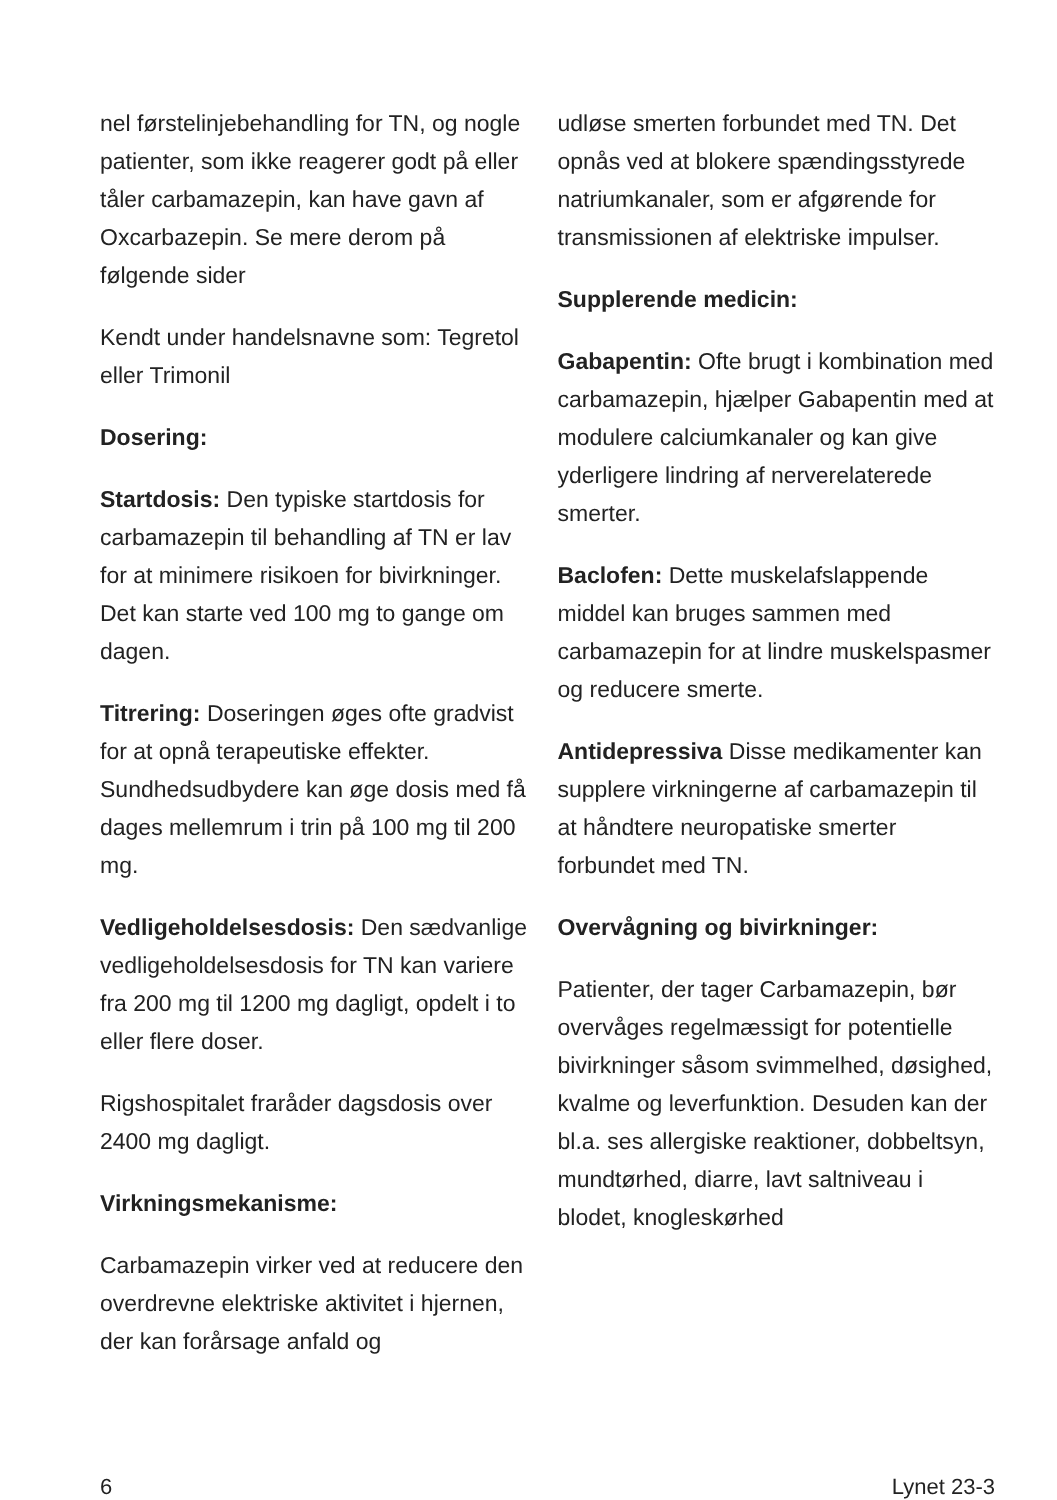nel førstelinjebehandling for TN, og nogle patienter, som ikke reagerer godt på eller tåler carbamazepin, kan have gavn af Oxcarbazepin. Se mere derom på følgende sider
Kendt under handelsnavne som: Tegretol eller Trimonil
Dosering:
Startdosis: Den typiske startdosis for carbamazepin til behandling af TN er lav for at minimere risikoen for bivirkninger. Det kan starte ved 100 mg to gange om dagen.
Titrering: Doseringen øges ofte gradvist for at opnå terapeutiske effekter. Sundhedsudbydere kan øge dosis med få dages mellemrum i trin på 100 mg til 200 mg.
Vedligeholdelsesdosis: Den sædvanlige vedligeholdelsesdosis for TN kan variere fra 200 mg til 1200 mg dagligt, opdelt i to eller flere doser.
Rigshospitalet fraråder dagsdosis over 2400 mg dagligt.
Virkningsmekanisme:
Carbamazepin virker ved at reducere den overdrevne elektriske aktivitet i hjernen, der kan forårsage anfald og
udløse smerten forbundet med TN. Det opnås ved at blokere spændingsstyrede natriumkanaler, som er afgørende for transmissionen af elektriske impulser.
Supplerende medicin:
Gabapentin: Ofte brugt i kombination med carbamazepin, hjælper Gabapentin med at modulere calciumkanaler og kan give yderligere lindring af nerverelaterede smerter.
Baclofen: Dette muskelafslappende middel kan bruges sammen med carbamazepin for at lindre muskelspasmer og reducere smerte.
Antidepressiva Disse medikamenter kan supplere virkningerne af carbamazepin til at håndtere neuropatiske smerter forbundet med TN.
Overvågning og bivirkninger:
Patienter, der tager Carbamazepin, bør overvåges regelmæssigt for potentielle bivirkninger såsom svimmelhed, døsighed, kvalme og leverfunktion. Desuden kan der bl.a. ses allergiske reaktioner, dobbeltsyn, mundtørhed, diarre, lavt saltniveau i blodet, knogleskørhed
6 Lynet 23-3